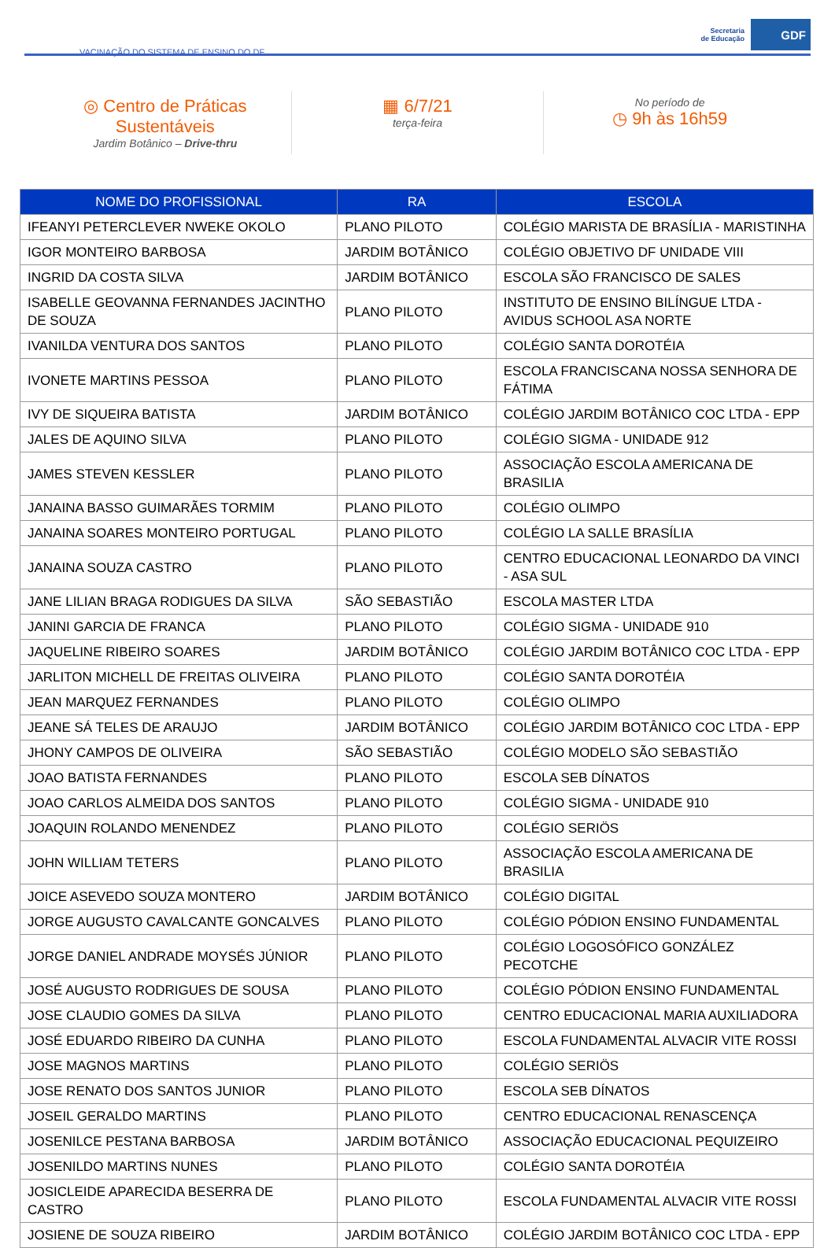VACINAÇÃO DO SISTEMA DE ENSINO DO DF
Secretaria
de Educação
GDF
◎ Centro de Práticas
Sustentáveis
Jardim Botânico – Drive-thru
▦ 6/7/21
terça-feira
No período de
◷ 9h às 16h59
| NOME DO PROFISSIONAL | RA | ESCOLA |
| --- | --- | --- |
| IFEANYI PETERCLEVER NWEKE OKOLO | PLANO PILOTO | COLÉGIO MARISTA DE BRASÍLIA - MARISTINHA |
| IGOR MONTEIRO BARBOSA | JARDIM BOTÂNICO | COLÉGIO OBJETIVO DF UNIDADE VIII |
| INGRID DA COSTA SILVA | JARDIM BOTÂNICO | ESCOLA SÃO FRANCISCO DE SALES |
| ISABELLE GEOVANNA FERNANDES JACINTHO DE SOUZA | PLANO PILOTO | INSTITUTO DE ENSINO BILÍNGUE LTDA - AVIDUS SCHOOL ASA NORTE |
| IVANILDA VENTURA DOS SANTOS | PLANO PILOTO | COLÉGIO SANTA DOROTÉIA |
| IVONETE MARTINS PESSOA | PLANO PILOTO | ESCOLA FRANCISCANA NOSSA SENHORA DE FÁTIMA |
| IVY DE SIQUEIRA BATISTA | JARDIM BOTÂNICO | COLÉGIO JARDIM BOTÂNICO COC LTDA - EPP |
| JALES DE AQUINO SILVA | PLANO PILOTO | COLÉGIO SIGMA - UNIDADE 912 |
| JAMES STEVEN KESSLER | PLANO PILOTO | ASSOCIAÇÃO ESCOLA AMERICANA DE BRASILIA |
| JANAINA BASSO GUIMARÃES TORMIM | PLANO PILOTO | COLÉGIO OLIMPO |
| JANAINA SOARES MONTEIRO PORTUGAL | PLANO PILOTO | COLÉGIO LA SALLE BRASÍLIA |
| JANAINA SOUZA CASTRO | PLANO PILOTO | CENTRO EDUCACIONAL LEONARDO DA VINCI - ASA SUL |
| JANE LILIAN BRAGA RODIGUES DA SILVA | SÃO SEBASTIÃO | ESCOLA MASTER LTDA |
| JANINI GARCIA DE FRANCA | PLANO PILOTO | COLÉGIO SIGMA - UNIDADE 910 |
| JAQUELINE RIBEIRO SOARES | JARDIM BOTÂNICO | COLÉGIO JARDIM BOTÂNICO COC LTDA - EPP |
| JARLITON MICHELL DE FREITAS OLIVEIRA | PLANO PILOTO | COLÉGIO SANTA DOROTÉIA |
| JEAN MARQUEZ FERNANDES | PLANO PILOTO | COLÉGIO OLIMPO |
| JEANE SÁ TELES DE ARAUJO | JARDIM BOTÂNICO | COLÉGIO JARDIM BOTÂNICO COC LTDA - EPP |
| JHONY CAMPOS DE OLIVEIRA | SÃO SEBASTIÃO | COLÉGIO MODELO SÃO SEBASTIÃO |
| JOAO BATISTA FERNANDES | PLANO PILOTO | ESCOLA SEB DÍNATOS |
| JOAO CARLOS ALMEIDA DOS SANTOS | PLANO PILOTO | COLÉGIO SIGMA - UNIDADE 910 |
| JOAQUIN ROLANDO MENENDEZ | PLANO PILOTO | COLÉGIO SERIÖS |
| JOHN WILLIAM TETERS | PLANO PILOTO | ASSOCIAÇÃO ESCOLA AMERICANA DE BRASILIA |
| JOICE ASEVEDO SOUZA MONTERO | JARDIM BOTÂNICO | COLÉGIO DIGITAL |
| JORGE AUGUSTO CAVALCANTE GONCALVES | PLANO PILOTO | COLÉGIO PÓDION ENSINO FUNDAMENTAL |
| JORGE DANIEL ANDRADE MOYSÉS JÚNIOR | PLANO PILOTO | COLÉGIO LOGOSÓFICO GONZÁLEZ PECOTCHE |
| JOSÉ AUGUSTO RODRIGUES DE SOUSA | PLANO PILOTO | COLÉGIO PÓDION ENSINO FUNDAMENTAL |
| JOSE CLAUDIO GOMES DA SILVA | PLANO PILOTO | CENTRO EDUCACIONAL MARIA AUXILIADORA |
| JOSÉ EDUARDO RIBEIRO DA CUNHA | PLANO PILOTO | ESCOLA FUNDAMENTAL ALVACIR VITE ROSSI |
| JOSE MAGNOS MARTINS | PLANO PILOTO | COLÉGIO SERIÖS |
| JOSE RENATO DOS SANTOS JUNIOR | PLANO PILOTO | ESCOLA SEB DÍNATOS |
| JOSEIL GERALDO MARTINS | PLANO PILOTO | CENTRO EDUCACIONAL RENASCENÇA |
| JOSENILCE PESTANA BARBOSA | JARDIM BOTÂNICO | ASSOCIAÇÃO EDUCACIONAL PEQUIZEIRO |
| JOSENILDO MARTINS NUNES | PLANO PILOTO | COLÉGIO SANTA DOROTÉIA |
| JOSICLEIDE APARECIDA BESERRA DE CASTRO | PLANO PILOTO | ESCOLA FUNDAMENTAL ALVACIR VITE ROSSI |
| JOSIENE DE SOUZA RIBEIRO | JARDIM BOTÂNICO | COLÉGIO JARDIM BOTÂNICO COC LTDA - EPP |